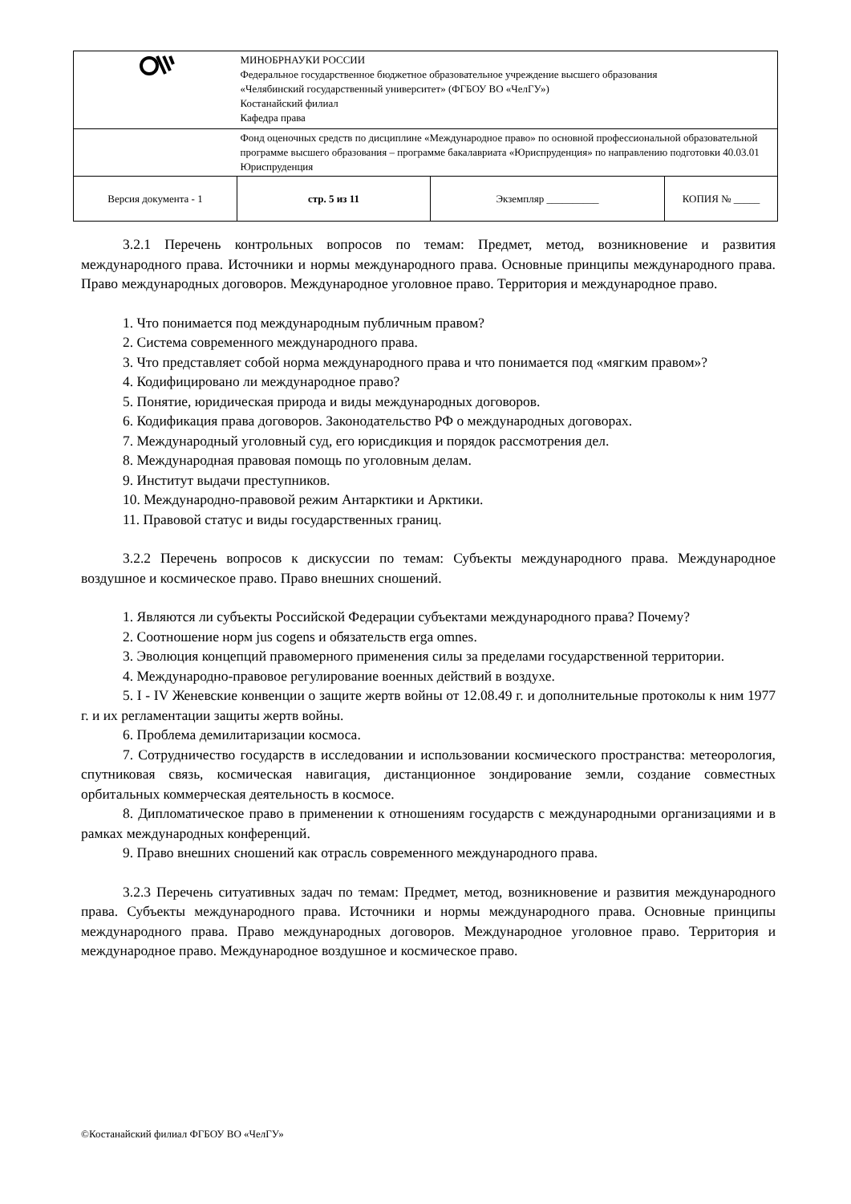| | МИНОБРНАУКИ РОССИИ Федеральное государственное бюджетное образовательное учреждение высшего образования «Челябинский государственный университет» (ФГБОУ ВО «ЧелГУ») Костанайский филиал Кафедра права | | |
| | Фонд оценочных средств по дисциплине «Международное право» по основной профессиональной образовательной программе высшего образования – программе бакалавриата «Юриспруденция» по направлению подготовки 40.03.01 Юриспруденция | | |
| Версия документа - 1 | стр. 5 из 11 | Экземпляр __________ | КОПИЯ № _____ |
3.2.1 Перечень контрольных вопросов по темам: Предмет, метод, возникновение и развития международного права. Источники и нормы международного права. Основные принципы международного права. Право международных договоров. Международное уголовное право. Территория и международное право.
1. Что понимается под международным публичным правом?
2. Система современного международного права.
3. Что представляет собой норма международного права и что понимается под «мягким правом»?
4. Кодифицировано ли международное право?
5. Понятие, юридическая природа и виды международных договоров.
6. Кодификация права договоров. Законодательство РФ о международных договорах.
7. Международный уголовный суд, его юрисдикция и порядок рассмотрения дел.
8. Международная правовая помощь по уголовным делам.
9. Институт выдачи преступников.
10. Международно-правовой режим Антарктики и Арктики.
11. Правовой статус и виды государственных границ.
3.2.2 Перечень вопросов к дискуссии по темам: Субъекты международного права. Международное воздушное и космическое право. Право внешних сношений.
1. Являются ли субъекты Российской Федерации субъектами международного права? Почему?
2. Соотношение норм jus cogens и обязательств erga omnes.
3. Эволюция концепций правомерного применения силы за пределами государственной территории.
4. Международно-правовое регулирование военных действий в воздухе.
5. I - IV Женевские конвенции о защите жертв войны от 12.08.49 г. и дополнительные протоколы к ним 1977 г. и их регламентации защиты жертв войны.
6. Проблема демилитаризации космоса.
7. Сотрудничество государств в исследовании и использовании космического пространства: метеорология, спутниковая связь, космическая навигация, дистанционное зондирование земли, создание совместных орбитальных коммерческая деятельность в космосе.
8. Дипломатическое право в применении к отношениям государств с международными организациями и в рамках международных конференций.
9. Право внешних сношений как отрасль современного международного права.
3.2.3 Перечень ситуативных задач по темам: Предмет, метод, возникновение и развития международного права. Субъекты международного права. Источники и нормы международного права. Основные принципы международного права. Право международных договоров. Международное уголовное право. Территория и международное право. Международное воздушное и космическое право.
©Костанайский филиал ФГБОУ ВО «ЧелГУ»